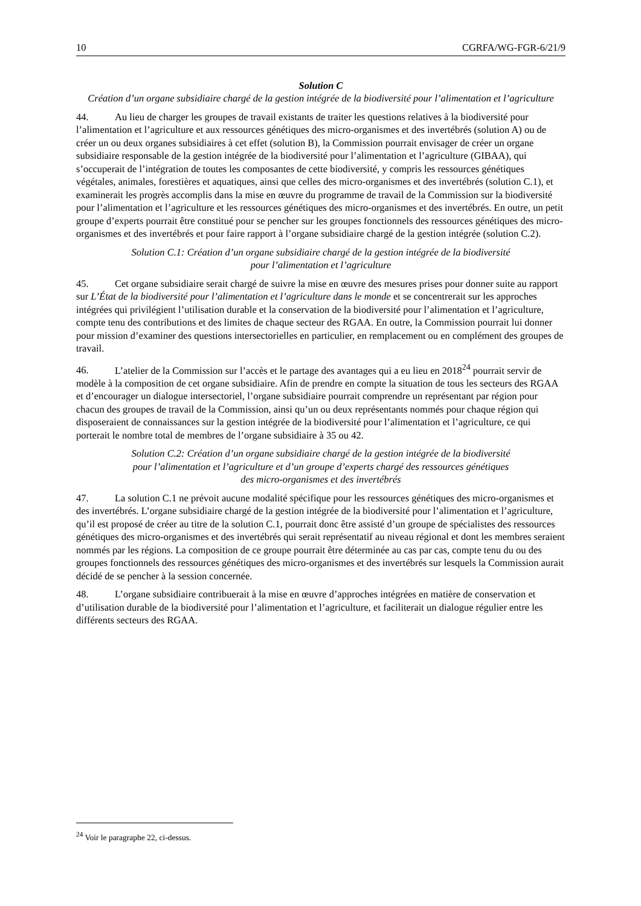10 CGRFA/WG-FGR-6/21/9
Solution C
Création d’un organe subsidiaire chargé de la gestion intégrée de la biodiversité pour l’alimentation et l’agriculture
44. Au lieu de charger les groupes de travail existants de traiter les questions relatives à la biodiversité pour l’alimentation et l’agriculture et aux ressources génétiques des micro-organismes et des invertébrés (solution A) ou de créer un ou deux organes subsidiaires à cet effet (solution B), la Commission pourrait envisager de créer un organe subsidiaire responsable de la gestion intégrée de la biodiversité pour l’alimentation et l’agriculture (GIBAA), qui s’occuperait de l’intégration de toutes les composantes de cette biodiversité, y compris les ressources génétiques végétales, animales, forestières et aquatiques, ainsi que celles des micro-organismes et des invertébrés (solution C.1), et examinerait les progrès accomplis dans la mise en œuvre du programme de travail de la Commission sur la biodiversité pour l’alimentation et l’agriculture et les ressources génétiques des micro-organismes et des invertébrés. En outre, un petit groupe d’experts pourrait être constitué pour se pencher sur les groupes fonctionnels des ressources génétiques des micro-organismes et des invertébrés et pour faire rapport à l’organe subsidiaire chargé de la gestion intégrée (solution C.2).
Solution C.1: Création d’un organe subsidiaire chargé de la gestion intégrée de la biodiversité
pour l’alimentation et l’agriculture
45. Cet organe subsidiaire serait chargé de suivre la mise en œuvre des mesures prises pour donner suite au rapport sur L’État de la biodiversité pour l’alimentation et l’agriculture dans le monde et se concentrerait sur les approches intégrées qui privilégient l’utilisation durable et la conservation de la biodiversité pour l’alimentation et l’agriculture, compte tenu des contributions et des limites de chaque secteur des RGAA. En outre, la Commission pourrait lui donner pour mission d’examiner des questions intersectorielles en particulier, en remplacement ou en complément des groupes de travail.
46. L’atelier de la Commission sur l’accès et le partage des avantages qui a eu lieu en 2018<sup>24</sup> pourrait servir de modèle à la composition de cet organe subsidiaire. Afin de prendre en compte la situation de tous les secteurs des RGAA et d’encourager un dialogue intersectoriel, l’organe subsidiaire pourrait comprendre un représentant par région pour chacun des groupes de travail de la Commission, ainsi qu’un ou deux représentants nommés pour chaque région qui disposeraient de connaissances sur la gestion intégrée de la biodiversité pour l’alimentation et l’agriculture, ce qui porterait le nombre total de membres de l’organe subsidiaire à 35 ou 42.
Solution C.2: Création d’un organe subsidiaire chargé de la gestion intégrée de la biodiversité
pour l’alimentation et l’agriculture et d’un groupe d’experts chargé des ressources génétiques
des micro-organismes et des invertébrés
47. La solution C.1 ne prévoit aucune modalité spécifique pour les ressources génétiques des micro-organismes et des invertébrés. L’organe subsidiaire chargé de la gestion intégrée de la biodiversité pour l’alimentation et l’agriculture, qu’il est proposé de créer au titre de la solution C.1, pourrait donc être assisté d’un groupe de spécialistes des ressources génétiques des micro-organismes et des invertébrés qui serait représentatif au niveau régional et dont les membres seraient nommés par les régions. La composition de ce groupe pourrait être déterminée au cas par cas, compte tenu du ou des groupes fonctionnels des ressources génétiques des micro-organismes et des invertébrés sur lesquels la Commission aurait décidé de se pencher à la session concernée.
48. L’organe subsidiaire contribuerait à la mise en œuvre d’approches intégrées en matière de conservation et d’utilisation durable de la biodiversité pour l’alimentation et l’agriculture, et faciliterait un dialogue régulier entre les différents secteurs des RGAA.
<sup>24</sup> Voir le paragraphe 22, ci-dessus.